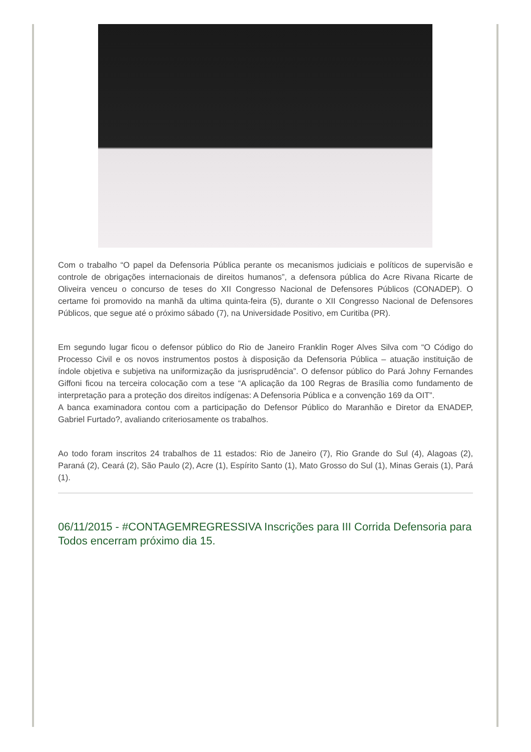Com o trabalho “O papel da Defensoria Pública perante os mecanismos judiciais e políticos de supervisão e controle de obrigações internacionais de direitos humanos”, a defensora pública do Acre Rivana Ricarte de Oliveira venceu o concurso de teses do XII Congresso Nacional de Defensores Públicos (CONADEP). O certame foi promovido na manhã da ultima quinta-feira (5), durante o XII Congresso Nacional de Defensores Públicos, que segue até o próximo sábado (7), na Universidade Positivo, em Curitiba (PR).
Em segundo lugar ficou o defensor público do Rio de Janeiro Franklin Roger Alves Silva com “O Código do Processo Civil e os novos instrumentos postos à disposição da Defensoria Pública – atuação instituição de índole objetiva e subjetiva na uniformização da jusrisprudência”. O defensor público do Pará Johny Fernandes Giffoni ficou na terceira colocação com a tese “A aplicação da 100 Regras de Brasília como fundamento de interpretação para a proteção dos direitos indígenas: A Defensoria Pública e a convenção 169 da OIT”.
A banca examinadora contou com a participação do Defensor Público do Maranhão e Diretor da ENADEP, Gabriel Furtado?, avaliando criteriosamente os trabalhos.
Ao todo foram inscritos 24 trabalhos de 11 estados: Rio de Janeiro (7), Rio Grande do Sul (4), Alagoas (2), Paraná (2), Ceará (2), São Paulo (2), Acre (1), Espírito Santo (1), Mato Grosso do Sul (1), Minas Gerais (1), Pará (1).
06/11/2015 - #CONTAGEMREGRESSIVA Inscrições para III Corrida Defensoria para Todos encerram próximo dia 15.